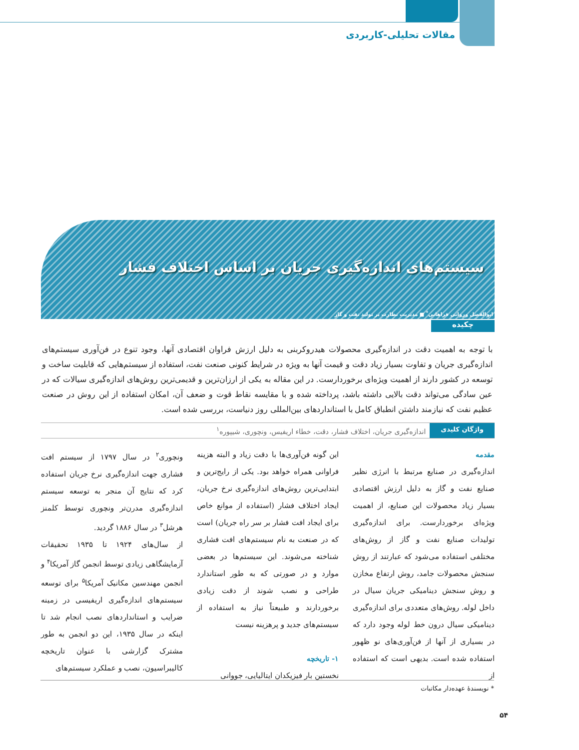مقالات تحلیلی-کاربردی
سیستم‌های اندازه‌گیری جریان بر اساس اختلاف فشار
ابوالفضل وروانی فراهانی<sup>*</sup> ■ مدیریت نظارت بر تولید نفت و گاز
چکیده
با توجه به اهمیت دقت در اندازه‌گیری محصولات هیدروکربنی به دلیل ارزش فراوان اقتصادی آنها، وجود تنوع در فن‌آوری سیستم‌های اندازه‌گیری جریان و تفاوت بسیار زیاد دقت و قیمت آنها به ویژه در شرایط کنونی صنعت نفت، استفاده از سیستم‌هایی که قابلیت ساخت و توسعه در کشور دارند از اهمیت ویژه‌ای برخوردارست. در این مقاله به یکی از ارزان‌ترین و قدیمی‌ترین روش‌های اندازه‌گیری سیالات که در عین سادگی می‌تواند دقت بالایی داشته باشد، پرداخته شده و با مقایسه نقاط قوت و ضعف آن، امکان استفاده از این روش در صنعت عظیم نفت که نیازمند داشتن انطباق کامل با استانداردهای بین‌المللی روز دنیاست، بررسی شده است.
واژگان کلیدی اندازه‌گیری جریان، اختلاف فشار، دقت، خطاء اریفیس، ونچوری، شیپوره<sup>۱</sup>
مقدمه
اندازه‌گیری در صنایع مرتبط با انرژی نظیر صنایع نفت و گاز به دلیل ارزش اقتصادی بسیار زیاد محصولات این صنایع، از اهمیت ویژه‌ای برخوردارست. برای اندازه‌گیری تولیدات صنایع نفت و گاز از روش‌های مختلفی استفاده می‌شود که عبارتند از روش سنجش محصولات جامد، روش ارتفاع مخازن و روش سنجش دینامیکی جریان سیال در داخل لوله. روش‌های متعددی برای اندازه‌گیری دینامیکی سیال درون خط لوله وجود دارد که در بسیاری از آنها از فن‌آوری‌های نو ظهور استفاده شده است. بدیهی است که استفاده از
این گونه فن‌آوری‌ها با دقت زیاد و البته هزینه فراوانی همراه خواهد بود. یکی از رایج‌ترین و ابتدایی‌ترین روش‌های اندازه‌گیری نرخ جریان، ایجاد اختلاف فشار (استفاده از موانع خاص برای ایجاد افت فشار بر سر راه جریان) است که در صنعت به نام سیستم‌های افت فشاری شناخته می‌شوند. این سیستم‌ها در بعضی موارد و در صورتی که به طور استاندارد طراحی و نصب شوند از دقت زیادی برخوردارند و طبیعتاً نیاز به استفاده از سیستم‌های جدید و پرهزینه نیست
۱- تاریخچه
نخستین بار فیزیکدان ایتالیایی، جووانی
ونچوری<sup>۲</sup> در سال ۱۷۹۷ از سیستم افت فشاری جهت اندازه‌گیری نرخ جریان استفاده کرد که نتایج آن منجر به توسعه سیستم اندازه‌گیری مدرن‌تر ونچوری توسط کلمنز هرشل<sup>۳</sup> در سال ۱۸۸۶ گردید.
از سال‌های ۱۹۲۴ تا ۱۹۳۵ تحقیقات آزمایشگاهی زیادی توسط انجمن گاز آمریکا<sup>۴</sup> و انجمن مهندسین مکانیک آمریکا<sup>۵</sup> برای توسعه سیستم‌های اندازه‌گیری اریفیسی در زمینه ضرایب و استانداردهای نصب انجام شد تا اینکه در سال ۱۹۳۵، این دو انجمن به طور مشترک گزارشی با عنوان تاریخچه کالیبراسیون، نصب و عملکرد سیستم‌های
* نویسندهٔ عهده‌دار مکاتبات
۵۴